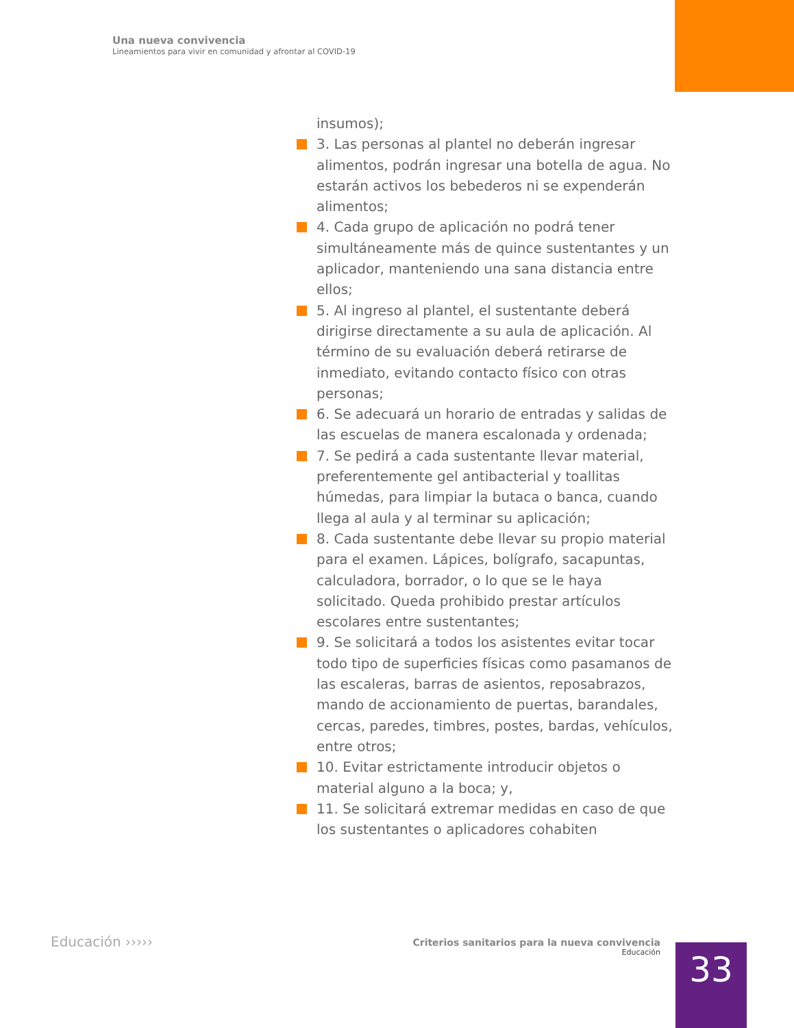Una nueva convivencia
Lineamientos para vivir en comunidad y afrontar al COVID-19
insumos);
3. Las personas al plantel no deberán ingresar alimentos, podrán ingresar una botella de agua. No estarán activos los bebederos ni se expenderán alimentos;
4. Cada grupo de aplicación no podrá tener simultáneamente más de quince sustentantes y un aplicador, manteniendo una sana distancia entre ellos;
5. Al ingreso al plantel, el sustentante deberá dirigirse directamente a su aula de aplicación. Al término de su evaluación deberá retirarse de inmediato, evitando contacto físico con otras personas;
6. Se adecuará un horario de entradas y salidas de las escuelas de manera escalonada y ordenada;
7. Se pedirá a cada sustentante llevar material, preferentemente gel antibacterial y toallitas húmedas, para limpiar la butaca o banca, cuando llega al aula y al terminar su aplicación;
8. Cada sustentante debe llevar su propio material para el examen. Lápices, bolígrafo, sacapuntas, calculadora, borrador, o lo que se le haya solicitado. Queda prohibido prestar artículos escolares entre sustentantes;
9. Se solicitará a todos los asistentes evitar tocar todo tipo de superficies físicas como pasamanos de las escaleras, barras de asientos, reposabrazos, mando de accionamiento de puertas, barandales, cercas, paredes, timbres, postes, bardas, vehículos, entre otros;
10. Evitar estrictamente introducir objetos o material alguno a la boca; y,
11. Se solicitará extremar medidas en caso de que los sustentantes o aplicadores cohabiten
Educación ›››››
Criterios sanitarios para la nueva convivencia
Educación
33